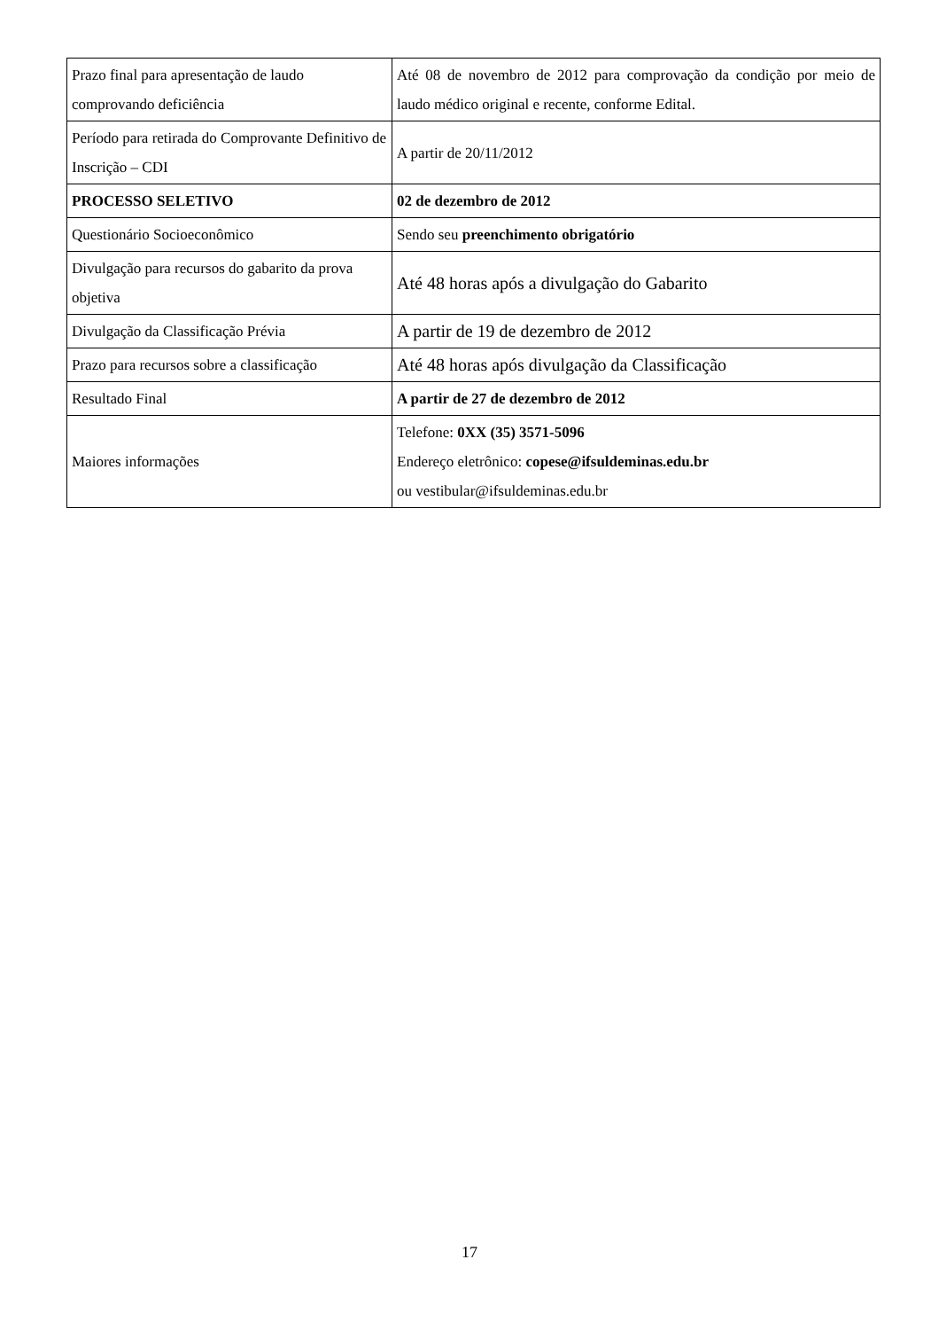| Prazo final para apresentação de laudo comprovando deficiência | Até 08 de novembro de 2012 para comprovação da condição por meio de laudo médico original e recente, conforme Edital. |
| Período para retirada do Comprovante Definitivo de Inscrição – CDI | A partir de 20/11/2012 |
| PROCESSO SELETIVO | 02 de dezembro de 2012 |
| Questionário Socioeconômico | Sendo seu preenchimento obrigatório |
| Divulgação para recursos do gabarito da prova objetiva | Até 48 horas após a divulgação do Gabarito |
| Divulgação da Classificação Prévia | A partir de 19 de dezembro de 2012 |
| Prazo para recursos sobre a classificação | Até 48 horas após divulgação da Classificação |
| Resultado Final | A partir de 27 de dezembro de 2012 |
| Maiores informações | Telefone: 0XX (35) 3571-5096 Endereço eletrônico: copese@ifsuldeminas.edu.br ou vestibular@ifsuldeminas.edu.br |
17